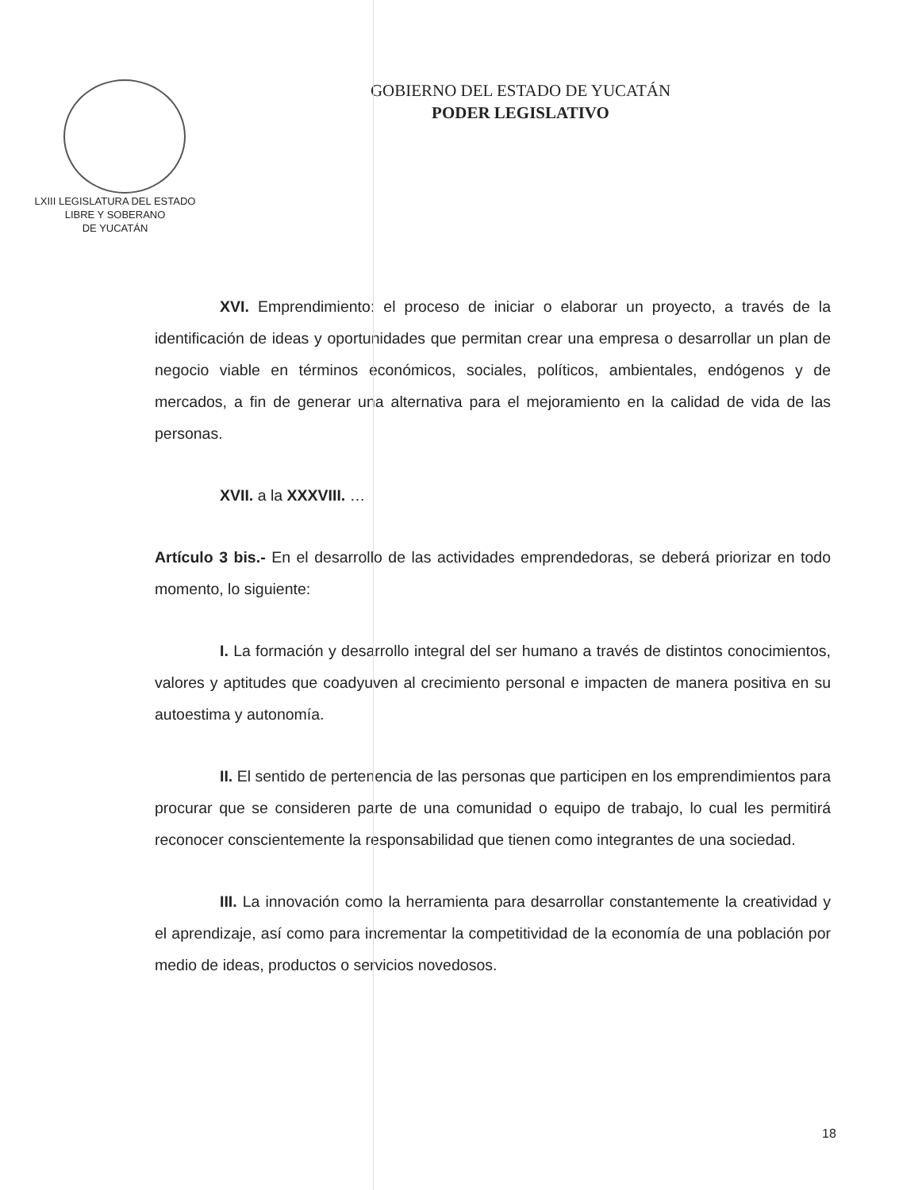LXIII LEGISLATURA DEL ESTADO
LIBRE Y SOBERANO
DE YUCATÁN
GOBIERNO DEL ESTADO DE YUCATÁN
PODER LEGISLATIVO
XVI. Emprendimiento: el proceso de iniciar o elaborar un proyecto, a través de la identificación de ideas y oportunidades que permitan crear una empresa o desarrollar un plan de negocio viable en términos económicos, sociales, políticos, ambientales, endógenos y de mercados, a fin de generar una alternativa para el mejoramiento en la calidad de vida de las personas.
XVII. a la XXXVIII. …
Artículo 3 bis.- En el desarrollo de las actividades emprendedoras, se deberá priorizar en todo momento, lo siguiente:
I. La formación y desarrollo integral del ser humano a través de distintos conocimientos, valores y aptitudes que coadyuven al crecimiento personal e impacten de manera positiva en su autoestima y autonomía.
II. El sentido de pertenencia de las personas que participen en los emprendimientos para procurar que se consideren parte de una comunidad o equipo de trabajo, lo cual les permitirá reconocer conscientemente la responsabilidad que tienen como integrantes de una sociedad.
III. La innovación como la herramienta para desarrollar constantemente la creatividad y el aprendizaje, así como para incrementar la competitividad de la economía de una población por medio de ideas, productos o servicios novedosos.
18